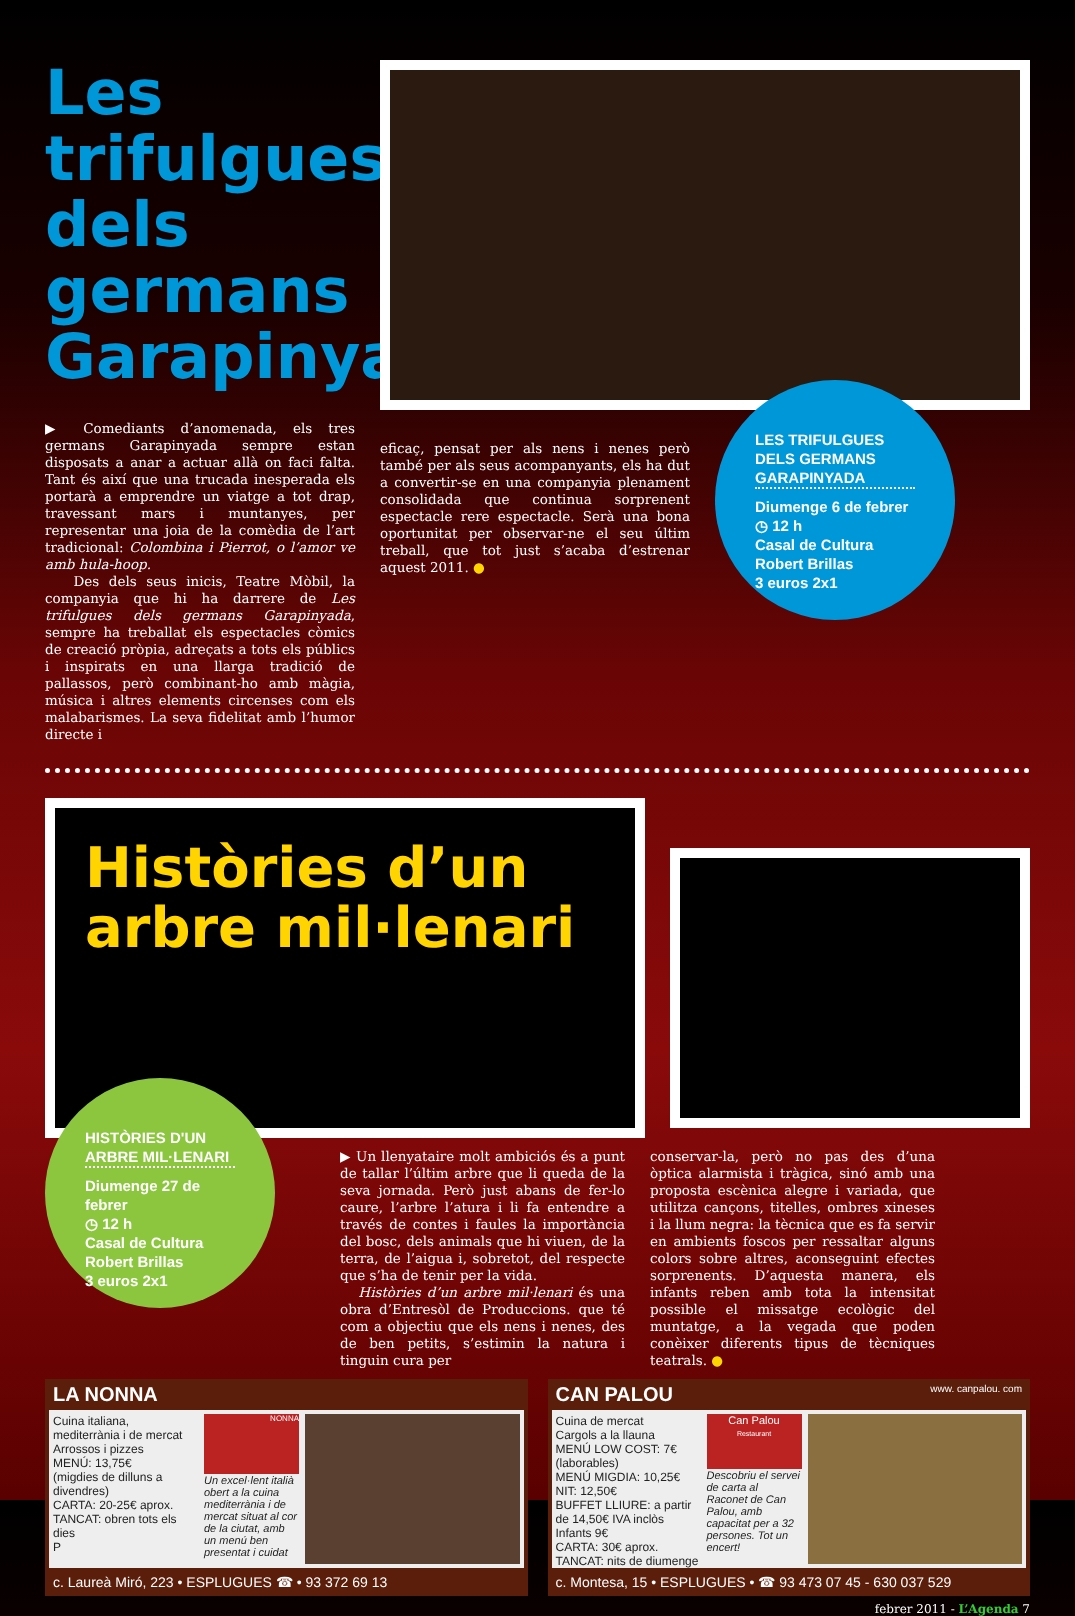Les trifulgues dels germans Garapinyada
▶ Comediants d’anomenada, els tres germans Garapinyada sempre estan disposats a anar a actuar allà on faci falta. Tant és així que una trucada inesperada els portarà a emprendre un viatge a tot drap, travessant mars i muntanyes, per representar una joia de la comèdia de l’art tradicional: Colombina i Pierrot, o l’amor ve amb hula-hoop.
Des dels seus inicis, Teatre Mòbil, la companyia que hi ha darrere de Les trifulgues dels germans Garapinyada, sempre ha treballat els espectacles còmics de creació pròpia, adreçats a tots els públics i inspirats en una llarga tradició de pallassos, però combinant-ho amb màgia, música i altres elements circenses com els malabarismes. La seva fidelitat amb l’humor directe i
eficaç, pensat per als nens i nenes però també per als seus acompanyants, els ha dut a convertir-se en una companyia plenament consolidada que continua sorprenent espectacle rere espectacle. Serà una bona oportunitat per observar-ne el seu últim treball, que tot just s’acaba d’estrenar aquest 2011. ●
LES TRIFULGUES DELS GERMANS GARAPINYADA
Diumenge 6 de febrer
◷ 12 h
Casal de Cultura
Robert Brillas
3 euros 2x1
Històries d’un arbre mil·lenari
HISTÒRIES D'UN ARBRE MIL·LENARI
Diumenge 27 de febrer
◷ 12 h
Casal de Cultura
Robert Brillas
3 euros 2x1
▶ Un llenyataire molt ambiciós és a punt de tallar l’últim arbre que li queda de la seva jornada. Però just abans de fer-lo caure, l’arbre l’atura i li fa entendre a través de contes i faules la importància del bosc, dels animals que hi viuen, de la terra, de l’aigua i, sobretot, del respecte que s’ha de tenir per la vida.
Històries d’un arbre mil·lenari és una obra d’Entresòl de Produccions. que té com a objectiu que els nens i nenes, des de ben petits, s’estimin la natura i tinguin cura per
conservar-la, però no pas des d’una òptica alarmista i tràgica, sinó amb una proposta escènica alegre i variada, que utilitza cançons, titelles, ombres xineses i la llum negra: la tècnica que es fa servir en ambients foscos per ressaltar alguns colors sobre altres, aconseguint efectes sorprenents. D’aquesta manera, els infants reben amb tota la intensitat possible el missatge ecològic del muntatge, a la vegada que poden conèixer diferents tipus de tècniques teatrals. ●
LA NONNA
Cuina italiana, mediterrània i de mercat
Arrossos i pizzes
MENÚ: 13,75€
(migdies de dilluns a divendres)
CARTA: 20-25€ aprox.
TANCAT: obren tots els dies
P
NONNA
Un excel·lent italià obert a la cuina mediterrània i de mercat situat al cor de la ciutat, amb un menú ben presentat i cuidat
c. Laureà Miró, 223 • ESPLUGUES ☎ • 93 372 69 13
CAN PALOU www. canpalou. com
Cuina de mercat
Cargols a la llauna
MENÚ LOW COST: 7€ (laborables)
MENÚ MIGDIA: 10,25€ NIT: 12,50€
BUFFET LLIURE: a partir de 14,50€ IVA inclòs Infants 9€
CARTA: 30€ aprox.
TANCAT: nits de diumenge
Can Palou
Restaurant
Descobriu el servei de carta al Raconet de Can Palou, amb capacitat per a 32 persones. Tot un encert!
c. Montesa, 15 • ESPLUGUES • ☎ 93 473 07 45 - 630 037 529
febrer 2011 - L’Agenda 7